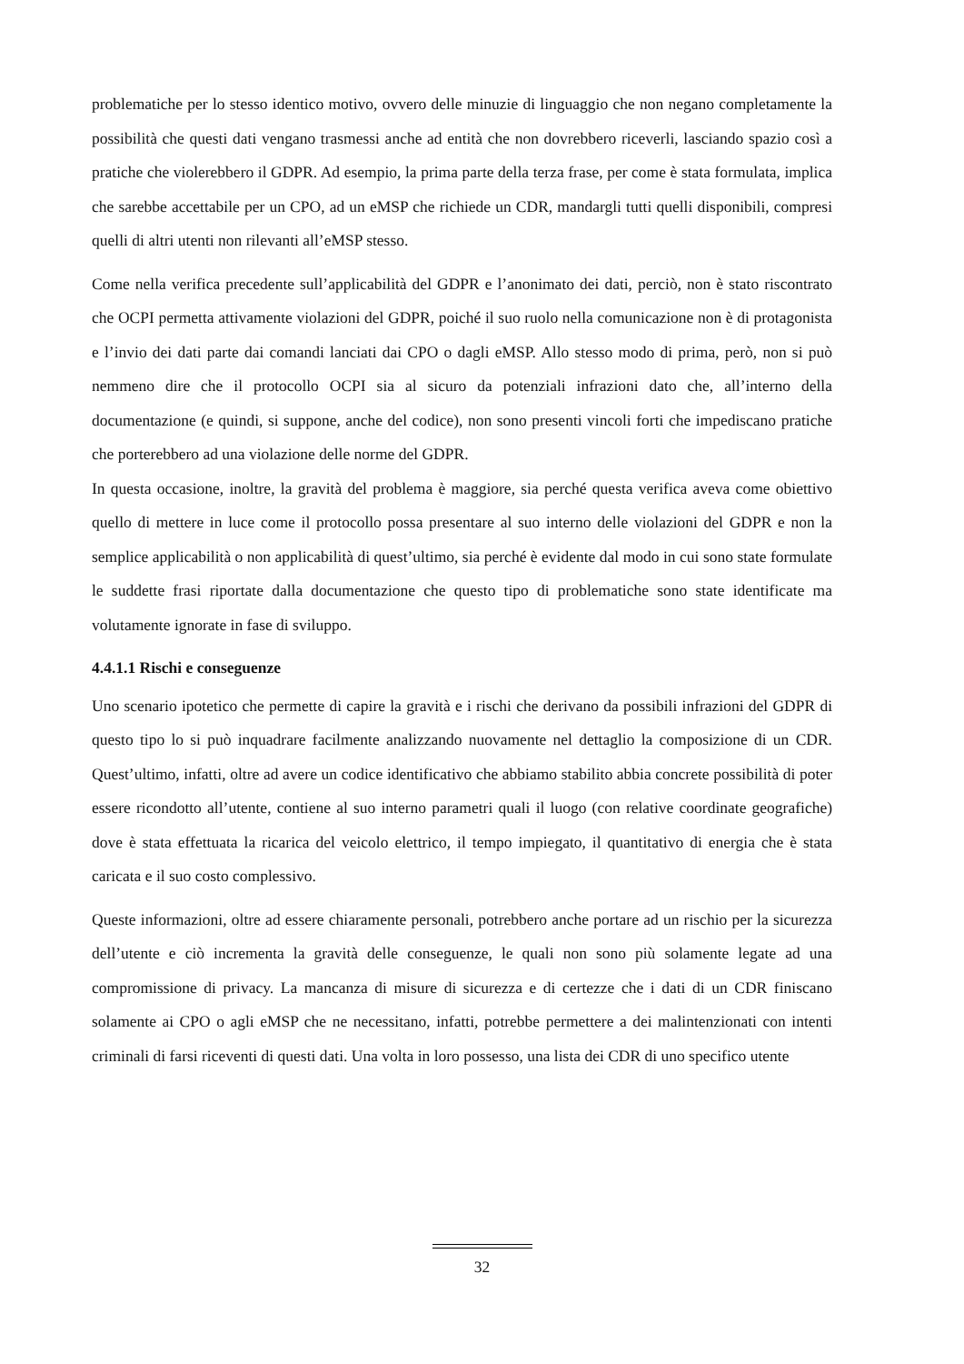problematiche per lo stesso identico motivo, ovvero delle minuzie di linguaggio che non negano completamente la possibilità che questi dati vengano trasmessi anche ad entità che non dovrebbero riceverli, lasciando spazio così a pratiche che violerebbero il GDPR. Ad esempio, la prima parte della terza frase, per come è stata formulata, implica che sarebbe accettabile per un CPO, ad un eMSP che richiede un CDR, mandargli tutti quelli disponibili, compresi quelli di altri utenti non rilevanti all’eMSP stesso.
Come nella verifica precedente sull’applicabilità del GDPR e l’anonimato dei dati, perciò, non è stato riscontrato che OCPI permetta attivamente violazioni del GDPR, poiché il suo ruolo nella comunicazione non è di protagonista e l’invio dei dati parte dai comandi lanciati dai CPO o dagli eMSP. Allo stesso modo di prima, però, non si può nemmeno dire che il protocollo OCPI sia al sicuro da potenziali infrazioni dato che, all’interno della documentazione (e quindi, si suppone, anche del codice), non sono presenti vincoli forti che impediscano pratiche che porterebbero ad una violazione delle norme del GDPR.
In questa occasione, inoltre, la gravità del problema è maggiore, sia perché questa verifica aveva come obiettivo quello di mettere in luce come il protocollo possa presentare al suo interno delle violazioni del GDPR e non la semplice applicabilità o non applicabilità di quest’ultimo, sia perché è evidente dal modo in cui sono state formulate le suddette frasi riportate dalla documentazione che questo tipo di problematiche sono state identificate ma volutamente ignorate in fase di sviluppo.
4.4.1.1 Rischi e conseguenze
Uno scenario ipotetico che permette di capire la gravità e i rischi che derivano da possibili infrazioni del GDPR di questo tipo lo si può inquadrare facilmente analizzando nuovamente nel dettaglio la composizione di un CDR. Quest’ultimo, infatti, oltre ad avere un codice identificativo che abbiamo stabilito abbia concrete possibilità di poter essere ricondotto all’utente, contiene al suo interno parametri quali il luogo (con relative coordinate geografiche) dove è stata effettuata la ricarica del veicolo elettrico, il tempo impiegato, il quantitativo di energia che è stata caricata e il suo costo complessivo.
Queste informazioni, oltre ad essere chiaramente personali, potrebbero anche portare ad un rischio per la sicurezza dell’utente e ciò incrementa la gravità delle conseguenze, le quali non sono più solamente legate ad una compromissione di privacy. La mancanza di misure di sicurezza e di certezze che i dati di un CDR finiscano solamente ai CPO o agli eMSP che ne necessitano, infatti, potrebbe permettere a dei malintenzionati con intenti criminali di farsi riceventi di questi dati. Una volta in loro possesso, una lista dei CDR di uno specifico utente
32